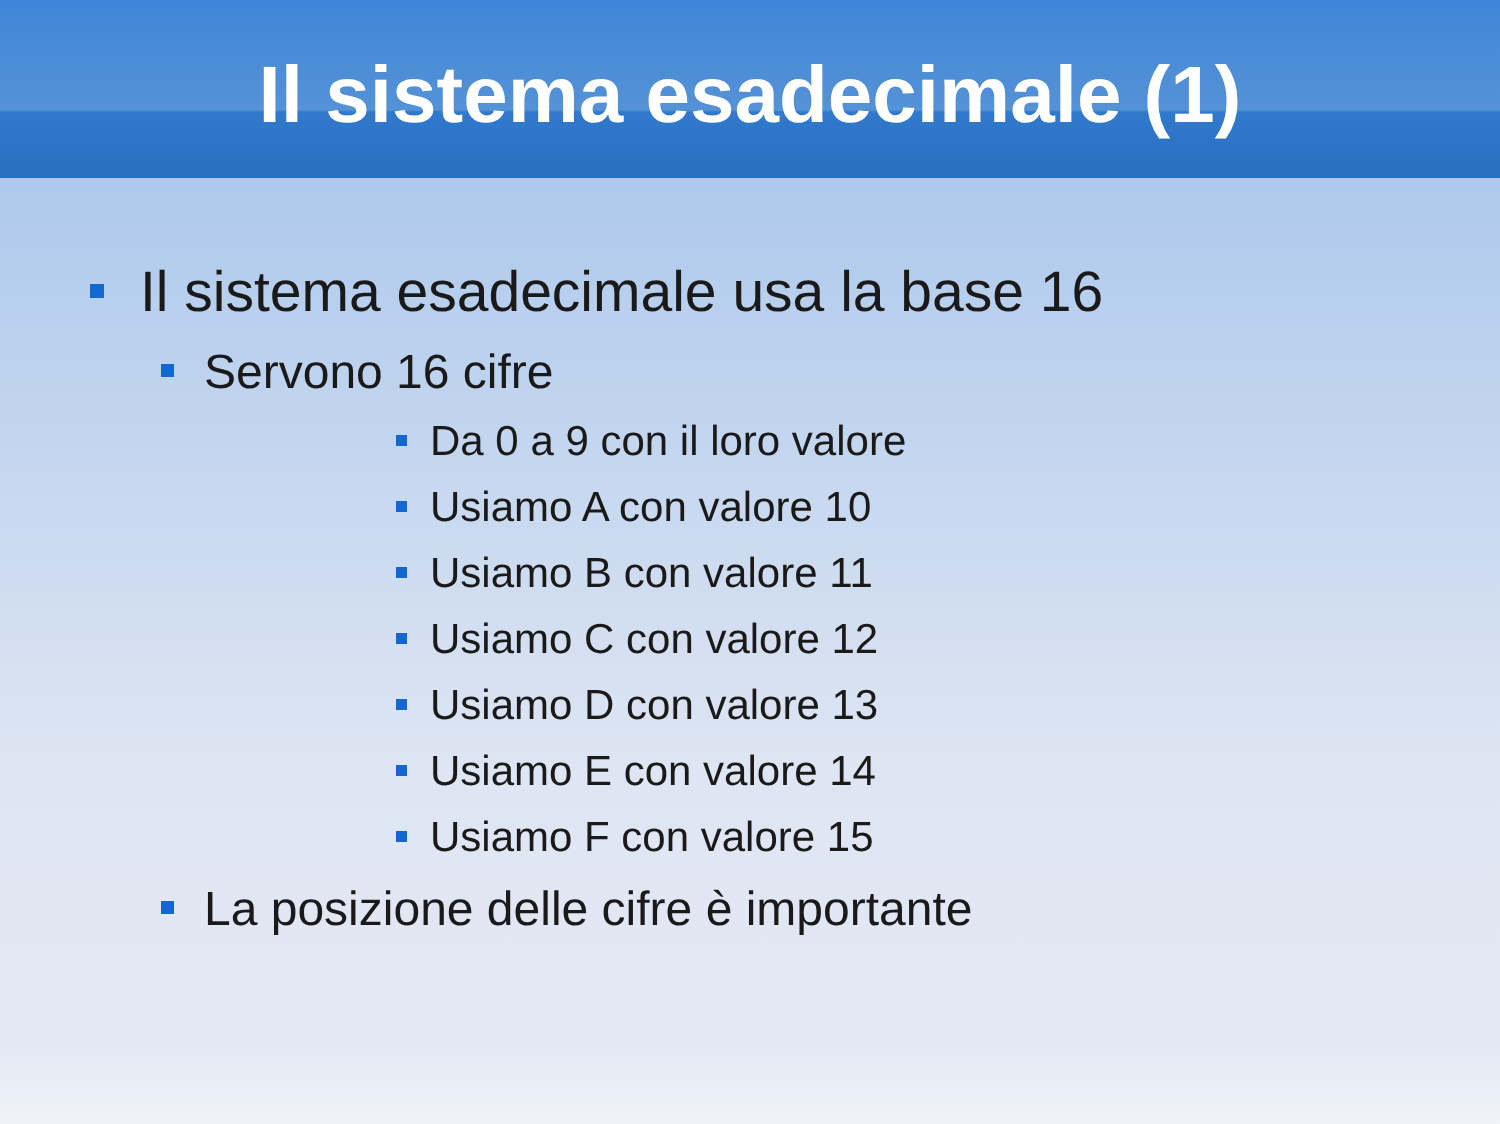Il sistema esadecimale (1)
Il sistema esadecimale usa la base 16
Servono 16 cifre
Da 0 a 9 con il loro valore
Usiamo A con valore 10
Usiamo B con valore 11
Usiamo C con valore 12
Usiamo D con valore 13
Usiamo E con valore 14
Usiamo F con valore 15
La posizione delle cifre è importante